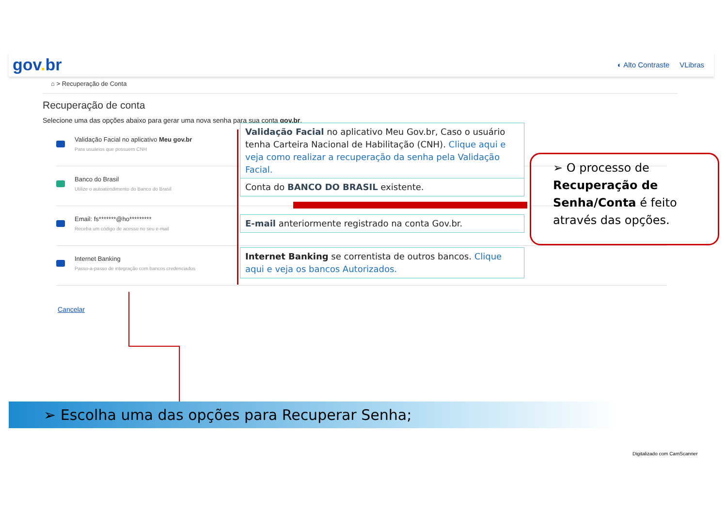gov. br
◐ Alto Contraste VLibras
⌂ > Recuperação de Conta
Recuperação de conta
Selecione uma das opções abaixo para gerar uma nova senha para sua conta gov.br.
Validação Facial no aplicativo Meu gov.br
Para usuários que possuem CNH
Banco do Brasil
Utilize o autoatendimento do Banco do Brasil
Email: fs*******@ho*********
Receba um código de acesso no seu e-mail
Internet Banking
Passo-a-passo de integração com bancos credenciados
Cancelar
Validação Facial no aplicativo Meu Gov.br, Caso o usuário tenha Carteira Nacional de Habilitação (CNH). Clique aqui e veja como realizar a recuperação da senha pela Validação Facial.
Conta do BANCO DO BRASIL existente.
E-mail anteriormente registrado na conta Gov.br.
Internet Banking se correntista de outros bancos. Clique aqui e veja os bancos Autorizados.
➢ O processo de Recuperação de Senha/Conta é feito através das opções.
➢ Escolha uma das opções para Recuperar Senha;
Digitalizado com CamScanner